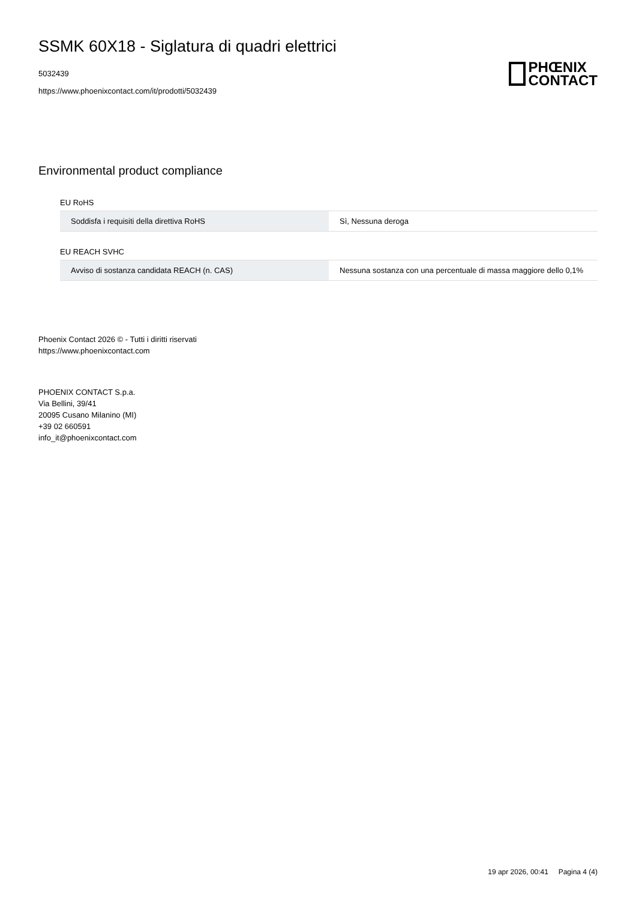SSMK 60X18 - Siglatura di quadri elettrici
5032439
https://www.phoenixcontact.com/it/prodotti/5032439
PHŒNIX
CONTACT
Environmental product compliance
EU RoHS
| Soddisfa i requisiti della direttiva RoHS | Sì, Nessuna deroga |
EU REACH SVHC
| Avviso di sostanza candidata REACH (n. CAS) | Nessuna sostanza con una percentuale di massa maggiore dello 0,1% |
Phoenix Contact 2026 © - Tutti i diritti riservati
https://www.phoenixcontact.com
PHOENIX CONTACT S.p.a.
Via Bellini, 39/41
20095 Cusano Milanino (MI)
+39 02 660591
info_it@phoenixcontact.com
19 apr 2026, 00:41 Pagina 4 (4)